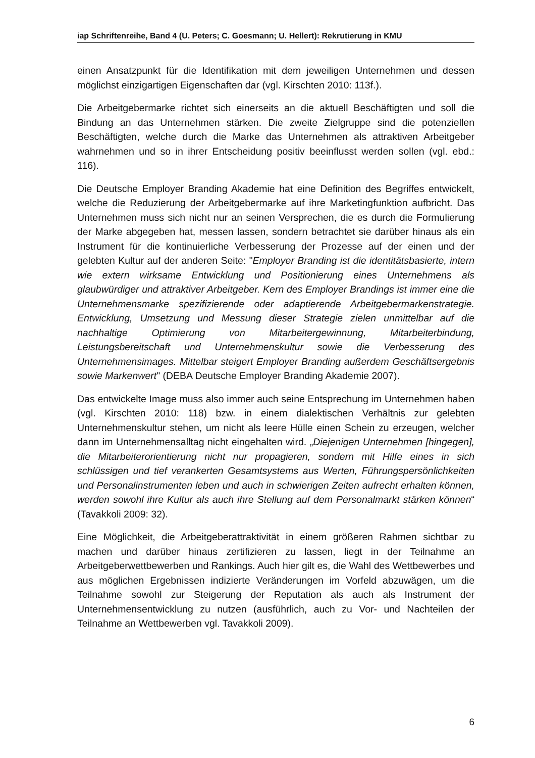iap Schriftenreihe, Band 4 (U. Peters; C. Goesmann; U. Hellert): Rekrutierung in KMU
einen Ansatzpunkt für die Identifikation mit dem jeweiligen Unternehmen und dessen möglichst einzigartigen Eigenschaften dar (vgl. Kirschten 2010: 113f.).
Die Arbeitgebermarke richtet sich einerseits an die aktuell Beschäftigten und soll die Bindung an das Unternehmen stärken. Die zweite Zielgruppe sind die potenziellen Beschäftigten, welche durch die Marke das Unternehmen als attraktiven Arbeitgeber wahrnehmen und so in ihrer Entscheidung positiv beeinflusst werden sollen (vgl. ebd.: 116).
Die Deutsche Employer Branding Akademie hat eine Definition des Begriffes entwickelt, welche die Reduzierung der Arbeitgebermarke auf ihre Marketingfunktion aufbricht. Das Unternehmen muss sich nicht nur an seinen Versprechen, die es durch die Formulierung der Marke abgegeben hat, messen lassen, sondern betrachtet sie darüber hinaus als ein Instrument für die kontinuierliche Verbesserung der Prozesse auf der einen und der gelebten Kultur auf der anderen Seite: "Employer Branding ist die identitätsbasierte, intern wie extern wirksame Entwicklung und Positionierung eines Unternehmens als glaubwürdiger und attraktiver Arbeitgeber. Kern des Employer Brandings ist immer eine die Unternehmensmarke spezifizierende oder adaptierende Arbeitgebermarkenstrategie. Entwicklung, Umsetzung und Messung dieser Strategie zielen unmittelbar auf die nachhaltige Optimierung von Mitarbeitergewinnung, Mitarbeiterbindung, Leistungsbereitschaft und Unternehmenskultur sowie die Verbesserung des Unternehmensimages. Mittelbar steigert Employer Branding außerdem Geschäftsergebnis sowie Markenwert" (DEBA Deutsche Employer Branding Akademie 2007).
Das entwickelte Image muss also immer auch seine Entsprechung im Unternehmen haben (vgl. Kirschten 2010: 118) bzw. in einem dialektischen Verhältnis zur gelebten Unternehmenskultur stehen, um nicht als leere Hülle einen Schein zu erzeugen, welcher dann im Unternehmensalltag nicht eingehalten wird. „Diejenigen Unternehmen [hingegen], die Mitarbeiterorientierung nicht nur propagieren, sondern mit Hilfe eines in sich schlüssigen und tief verankerten Gesamtsystems aus Werten, Führungspersönlichkeiten und Personalinstrumenten leben und auch in schwierigen Zeiten aufrecht erhalten können, werden sowohl ihre Kultur als auch ihre Stellung auf dem Personalmarkt stärken können“ (Tavakkoli 2009: 32).
Eine Möglichkeit, die Arbeitgeberattraktivität in einem größeren Rahmen sichtbar zu machen und darüber hinaus zertifizieren zu lassen, liegt in der Teilnahme an Arbeitgeberwettbewerben und Rankings. Auch hier gilt es, die Wahl des Wettbewerbes und aus möglichen Ergebnissen indizierte Veränderungen im Vorfeld abzuwägen, um die Teilnahme sowohl zur Steigerung der Reputation als auch als Instrument der Unternehmensentwicklung zu nutzen (ausführlich, auch zu Vor- und Nachteilen der Teilnahme an Wettbewerben vgl. Tavakkoli 2009).
6